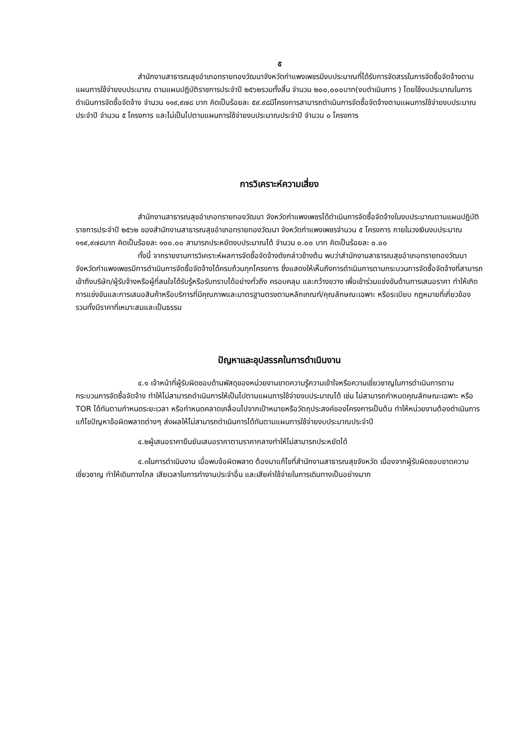๕
สำนักงานสาธารณสุขอำเภอทรายทองวัฒนาจังหวัดกำแพงเพชรมีงบประมาณที่ได้รับการจัดสรรในการจัดซื้อจัดจ้างตามแผนการใช้จ่ายงบประมาณ ตามแผนปฏิบัติราชการประจำปี ๒๕๖๒รวมทั้งสิ้น จำนวน ๒๐๐,๐๐๐บาท(งบดำเนินการ ) โดยใช้งบประมาณในการดำเนินการจัดซื้อจัดจ้าง จำนวน ๑๑๙,๙๗๘ บาท คิดเป็นร้อยละ ๕๙.๙๘มีโครงการสามารถดำเนินการจัดซื้อจัดจ้างตามแผนการใช้จ่ายงบประมาณประจำปี จำนวน ๕ โครงการ และไม่เป็นไปตามแผนการใช้จ่ายงบประมาณประจำปี จำนวน ๐ โครงการ
การวิเคราะห์ความเสี่ยง
สำนักงานสาธารณสุขอำเภอทรายทองวัฒนา จังหวัดกำแพงเพชรได้ดำเนินการจัดซื้อจัดจ้างในงบประมาณตามแผนปฏิบัติราชการประจำปี ๒๕๖๒ ของสำนักงานสาธารณสุขอำเภอทรายทองวัฒนา จังหวัดกำแพงเพชรจำนวน ๕ โครงการ ภายในวงเงินงบประมาณ ๑๑๙,๙๗๘บาท คิดเป็นร้อยละ ๑๐๐.๐๐ สามารถประหยัดงบประมาณได้ จำนวน ๐.๐๐ บาท คิดเป็นร้อยละ ๐.๐๐
ทั้งนี้ จากรายงานการวิเคราะห์ผลการจัดซื้อจัดจ้างดังกล่าวข้างต้น พบว่าสำนักงานสาธารณสุขอำเภอทรายทองวัฒนาจังหวัดกำแพงเพชรมีการดำเนินการจัดซื้อจัดจ้างได้ครบถ้วนทุกโครงการ ซึ่งแสดงให้เห็นถึงการดำเนินการตามกระบวนการจัดซื้อจัดจ้างที่สามารถเข้าถึงบริษัท/ผู้รับจ้างหรือผู้ที่สนใจได้รับรู้หรือรับทราบได้อย่างทั่วถึง ครอบคลุม และกว้างขวาง เพื่อเข้าร่วมแข่งขันด้านการเสนอราคา ทำให้เกิดการแข่งขันและการเสนอสินค้าหรือบริการที่มีคุณภาพและมาตรฐานตรงตามหลักเกณฑ์/คุณลักษณะเฉพาะ หรือระเบียบ กฎหมายที่เกี่ยวข้อง รวมทั้งมีราคาที่เหมาะสมและเป็นธรรม
ปัญหาและอุปสรรคในการดำเนินงาน
๔.๑ เจ้าหน้าที่ผู้รับผิดชอบด้านพัสดุของหน่วยงานขาดความรู้ความเข้าใจหรือความเชี่ยวชาญในการดำเนินการตามกระบวนการจัดซื้อจัดจ้าง ทำให้ไม่สามารถดำเนินการให้เป็นไปตามแผนการใช้จ่ายงบประมาณได้ เช่น ไม่สามารถกำหนดคุณลักษณะเฉพาะ หรือ TOR ได้ทันตามกำหนดระยะเวลา หรือกำหนดคลาดเคลื่อนไปจากเป้าหมายหรือวัตถุประสงค์ของโครงการเป็นต้น ทำให้หน่วยงานต้องดำเนินการแก้ไขปัญหาข้อผิดพลาดต่างๆ ส่งผลให้ไม่สามารถดำเนินการได้ทันตามแผนการใช้จ่ายงบประมาณประจำปี
๔.๒ผู้เสนอราคายืนยันเสนอราคาตามราคากลางทำให้ไม่สามารถประหยัดได้
๔.๓ในการดำเนินงาน เมื่อพบข้อผิดพลาด ต้องมาแก้ไขที่สำนักงานสาธารณสุขจังหวัด เนื่องจากผู้รับผิดชอบขาดความเชี่ยวชาญ ทำให้เดินทางไกล เสียเวลาในการทำงานประจำอื่น และเสียค่าใช้จ่ายในการเดินทางเป็นอย่างมาก